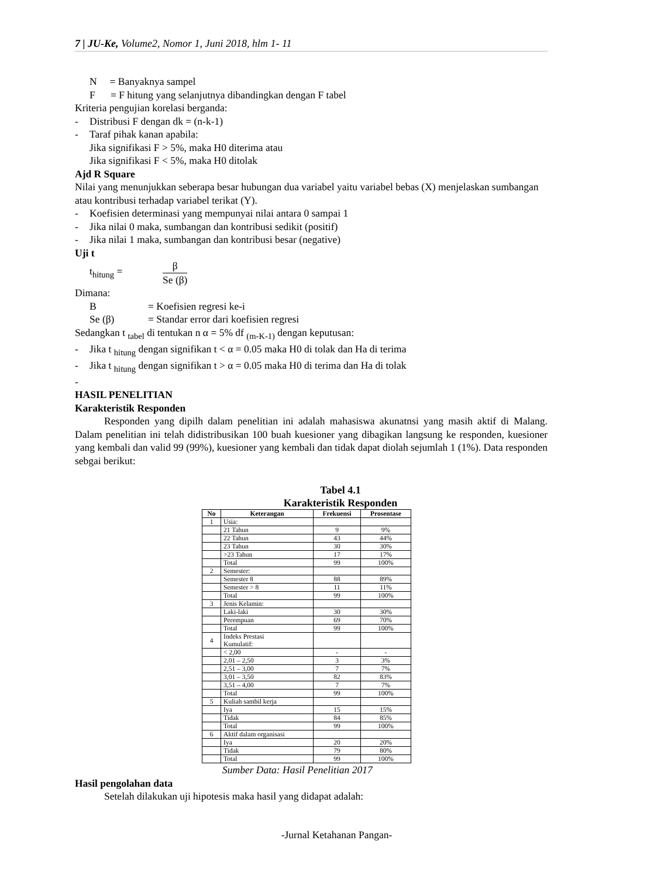7 | JU-Ke, Volume2, Nomor 1, Juni 2018, hlm 1- 11
N = Banyaknya sampel
F = F hitung yang selanjutnya dibandingkan dengan F tabel
Kriteria pengujian korelasi berganda:
- Distribusi F dengan dk = (n-k-1)
- Taraf pihak kanan apabila:
Jika signifikasi F > 5%, maka H0 diterima atau
Jika signifikasi F < 5%, maka H0 ditolak
Ajd R Square
Nilai yang menunjukkan seberapa besar hubungan dua variabel yaitu variabel bebas (X) menjelaskan sumbangan atau kontribusi terhadap variabel terikat (Y).
- Koefisien determinasi yang mempunyai nilai antara 0 sampai 1
- Jika nilai 0 maka, sumbangan dan kontribusi sedikit (positif)
- Jika nilai 1 maka, sumbangan dan kontribusi besar (negative)
Uji t
t<sub>hitung</sub> = β Se (β)
Dimana:
B = Koefisien regresi ke-i
Se (β) = Standar error dari koefisien regresi
Sedangkan t <sub>tabel</sub> di tentukan n α = 5% df <sub>(m-K-1)</sub> dengan keputusan:
- Jika t <sub>hitung</sub> dengan signifikan t < α = 0.05 maka H0 di tolak dan Ha di terima
- Jika t <sub>hitung</sub> dengan signifikan t > α = 0.05 maka H0 di terima dan Ha di tolak
-
HASIL PENELITIAN
Karakteristik Responden
Responden yang dipilh dalam penelitian ini adalah mahasiswa akunatnsi yang masih aktif di Malang. Dalam penelitian ini telah didistribusikan 100 buah kuesioner yang dibagikan langsung ke responden, kuesioner yang kembali dan valid 99 (99%), kuesioner yang kembali dan tidak dapat diolah sejumlah 1 (1%). Data responden sebgai berikut:
Tabel 4.1
Karakteristik Responden
| No | Keterangan | Frekuensi | Prosentase |
| --- | --- | --- | --- |
| 1 | Usia: | | |
| | 21 Tahun | 9 | 9% |
| | 22 Tahun | 43 | 44% |
| | 23 Tahun | 30 | 30% |
| | >23 Tahun | 17 | 17% |
| | Total | 99 | 100% |
| 2 | Semester: | | |
| | Semester 8 | 88 | 89% |
| | Semester > 8 | 11 | 11% |
| | Total | 99 | 100% |
| 3 | Jenis Kelamin: | | |
| | Laki-laki | 30 | 30% |
| | Perempuan | 69 | 70% |
| | Total | 99 | 100% |
| 4 | Indeks Prestasi Kumulatif: | | |
| | < 2,00 | - | - |
| | 2,01 – 2,50 | 3 | 3% |
| | 2,51 – 3,00 | 7 | 7% |
| | 3,01 – 3,50 | 82 | 83% |
| | 3,51 – 4,00 | 7 | 7% |
| | Total | 99 | 100% |
| 5 | Kuliah sambil kerja | | |
| | Iya | 15 | 15% |
| | Tidak | 84 | 85% |
| | Total | 99 | 100% |
| 6 | Aktif dalam organisasi | | |
| | Iya | 20 | 20% |
| | Tidak | 79 | 80% |
| | Total | 99 | 100% |
Sumber Data: Hasil Penelitian 2017
Hasil pengolahan data
Setelah dilakukan uji hipotesis maka hasil yang didapat adalah:
-Jurnal Ketahanan Pangan-